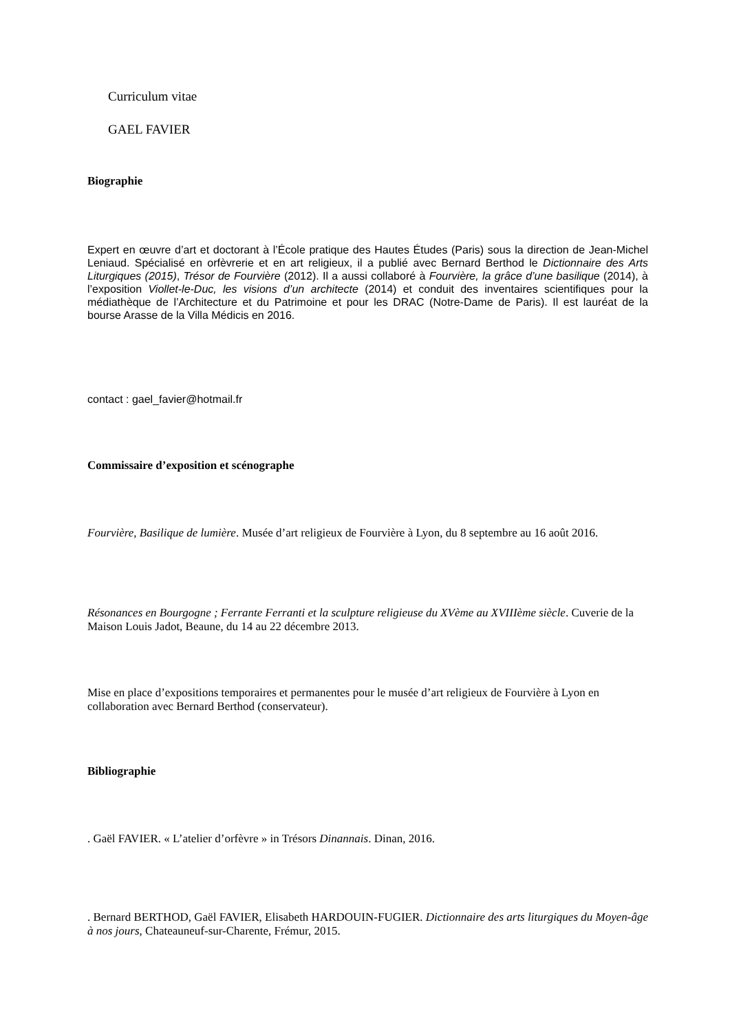Curriculum vitae
GAEL FAVIER
Biographie
Expert en œuvre d’art et doctorant à l’École pratique des Hautes Études (Paris) sous la direction de Jean-Michel Leniaud. Spécialisé en orfèvrerie et en art religieux, il a publié avec Bernard Berthod le Dictionnaire des Arts Liturgiques (2015), Trésor de Fourvière (2012). Il a aussi collaboré à Fourvière, la grâce d’une basilique (2014), à l’exposition Viollet-le-Duc, les visions d’un architecte (2014) et conduit des inventaires scientifiques pour la médiathèque de l’Architecture et du Patrimoine et pour les DRAC (Notre-Dame de Paris). Il est lauréat de la bourse Arasse de la Villa Médicis en 2016.
contact : gael_favier@hotmail.fr
Commissaire d’exposition et scénographe
Fourvière, Basilique de lumière. Musée d’art religieux de Fourvière à Lyon, du 8 septembre au 16 août 2016.
Résonances en Bourgogne ; Ferrante Ferranti et la sculpture religieuse du XVème au XVIIIème siècle. Cuverie de la Maison Louis Jadot, Beaune, du 14 au 22 décembre 2013.
Mise en place d’expositions temporaires et permanentes pour le musée d’art religieux de Fourvière à Lyon en collaboration avec Bernard Berthod (conservateur).
Bibliographie
. Gaël FAVIER. « L’atelier d’orfèvre » in Trésors Dinannais. Dinan, 2016.
. Bernard BERTHOD, Gaël FAVIER, Elisabeth HARDOUIN-FUGIER. Dictionnaire des arts liturgiques du Moyen-âge à nos jours, Chateauneuf-sur-Charente, Frémur, 2015.